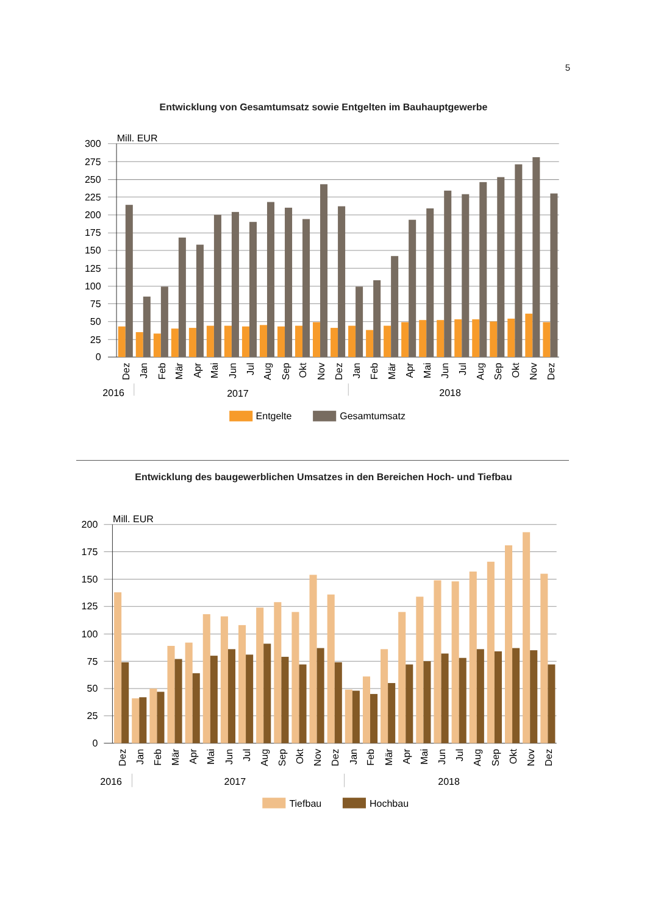5
Entwicklung von Gesamtumsatz sowie Entgelten im Bauhauptgewerbe
300
275
250
225
200
175
150
125
100
75
50
25
0
Mill. EUR
Dez
Jan
Feb
Mär
Apr
Mai
Jun
Jul
Aug
Sep
Okt
Nov
Dez
Jan
Feb
Mär
Apr
Mai
Jun
Jul
Aug
Sep
Okt
Nov
Dez
2016
2017
2018
Entgelte
Gesamtumsatz
Entwicklung des baugewerblichen Umsatzes in den Bereichen Hoch- und Tiefbau
200
175
150
125
100
75
50
25
0
Mill. EUR
Dez
Jan
Feb
Mär
Apr
Mai
Jun
Jul
Aug
Sep
Okt
Nov
Dez
Jan
Feb
Mär
Apr
Mai
Jun
Jul
Aug
Sep
Okt
Nov
Dez
2016
2017
2018
Tiefbau
Hochbau